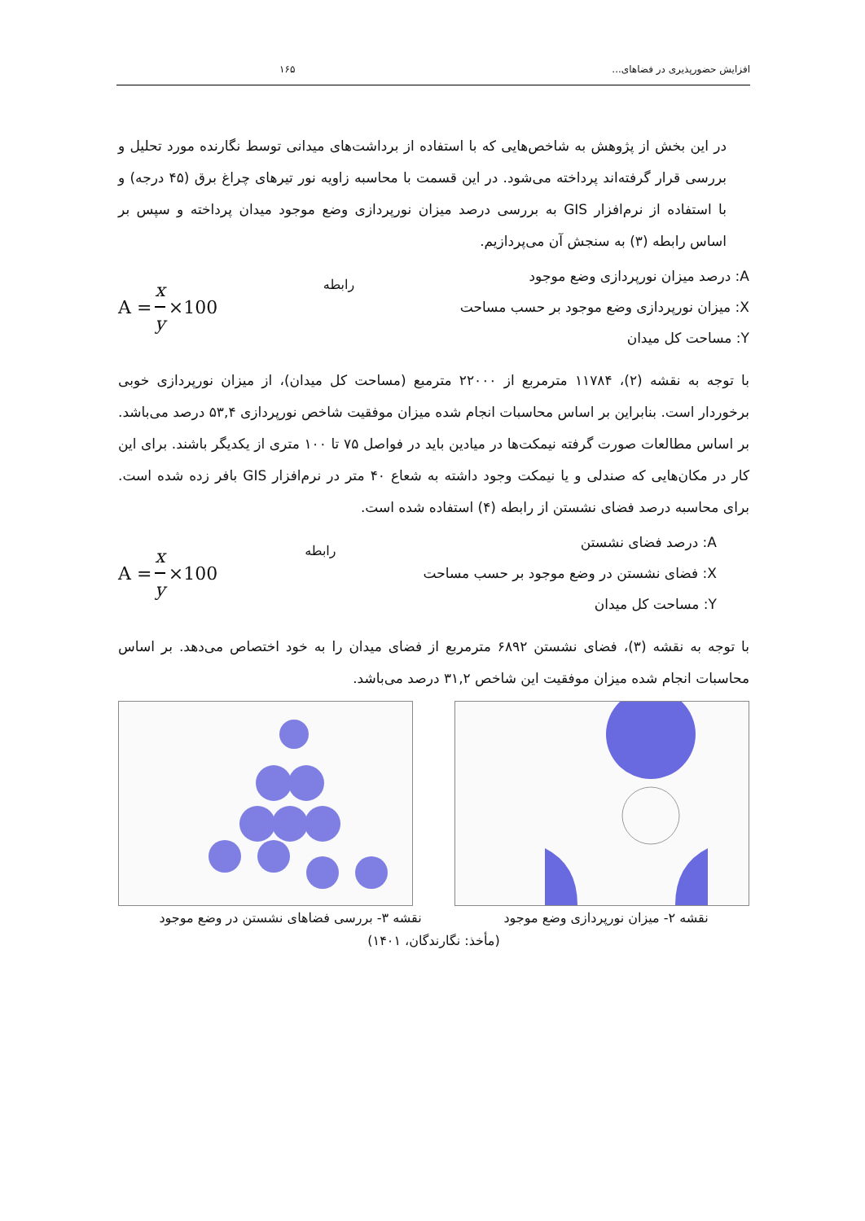افزایش حضورپذیری در فضاهای... ۱۶۵
در این بخش از پژوهش به شاخص‌هایی که با استفاده از برداشت‌های میدانی توسط نگارنده مورد تحلیل و بررسی قرار گرفته‌اند پرداخته می‌شود. در این قسمت با محاسبه زاویه نور تیرهای چراغ برق (۴۵ درجه) و با استفاده از نرم‌افزار GIS به بررسی درصد میزان نورپردازی وضع موجود میدان پرداخته و سپس بر اساس رابطه (۳) به سنجش آن می‌پردازیم.
A = x y ×100
رابطه
A: درصد میزان نورپردازی وضع موجود
X: میزان نورپردازی وضع موجود بر حسب مساحت
Y: مساحت کل میدان
با توجه به نقشه (۲)، ۱۱۷۸۴ مترمربع از ۲۲۰۰۰ مترمبع (مساحت کل میدان)، از میزان نورپردازی خوبی برخوردار است. بنابراین بر اساس محاسبات انجام شده میزان موفقیت شاخص نورپردازی ۵۳,۴ درصد می‌باشد. بر اساس مطالعات صورت گرفته نیمکت‌ها در میادین باید در فواصل ۷۵ تا ۱۰۰ متری از یکدیگر باشند. برای این کار در مکان‌هایی که صندلی و یا نیمکت وجود داشته به شعاع ۴۰ متر در نرم‌افزار GIS بافر زده شده است. برای محاسبه درصد فضای نشستن از رابطه (۴) استفاده شده است.
A = x y ×100
رابطه
A: درصد فضای نشستن
X: فضای نشستن در وضع موجود بر حسب مساحت
Y: مساحت کل میدان
با توجه به نقشه (۳)، فضای نشستن ۶۸۹۲ مترمربع از فضای میدان را به خود اختصاص می‌دهد. بر اساس محاسبات انجام شده میزان موفقیت این شاخص ۳۱,۲ درصد می‌باشد.
نقشه ۲- میزان نورپردازی وضع موجود نقشه ۳- بررسی فضاهای نشستن در وضع موجود
(مأخذ: نگارندگان، ۱۴۰۱)